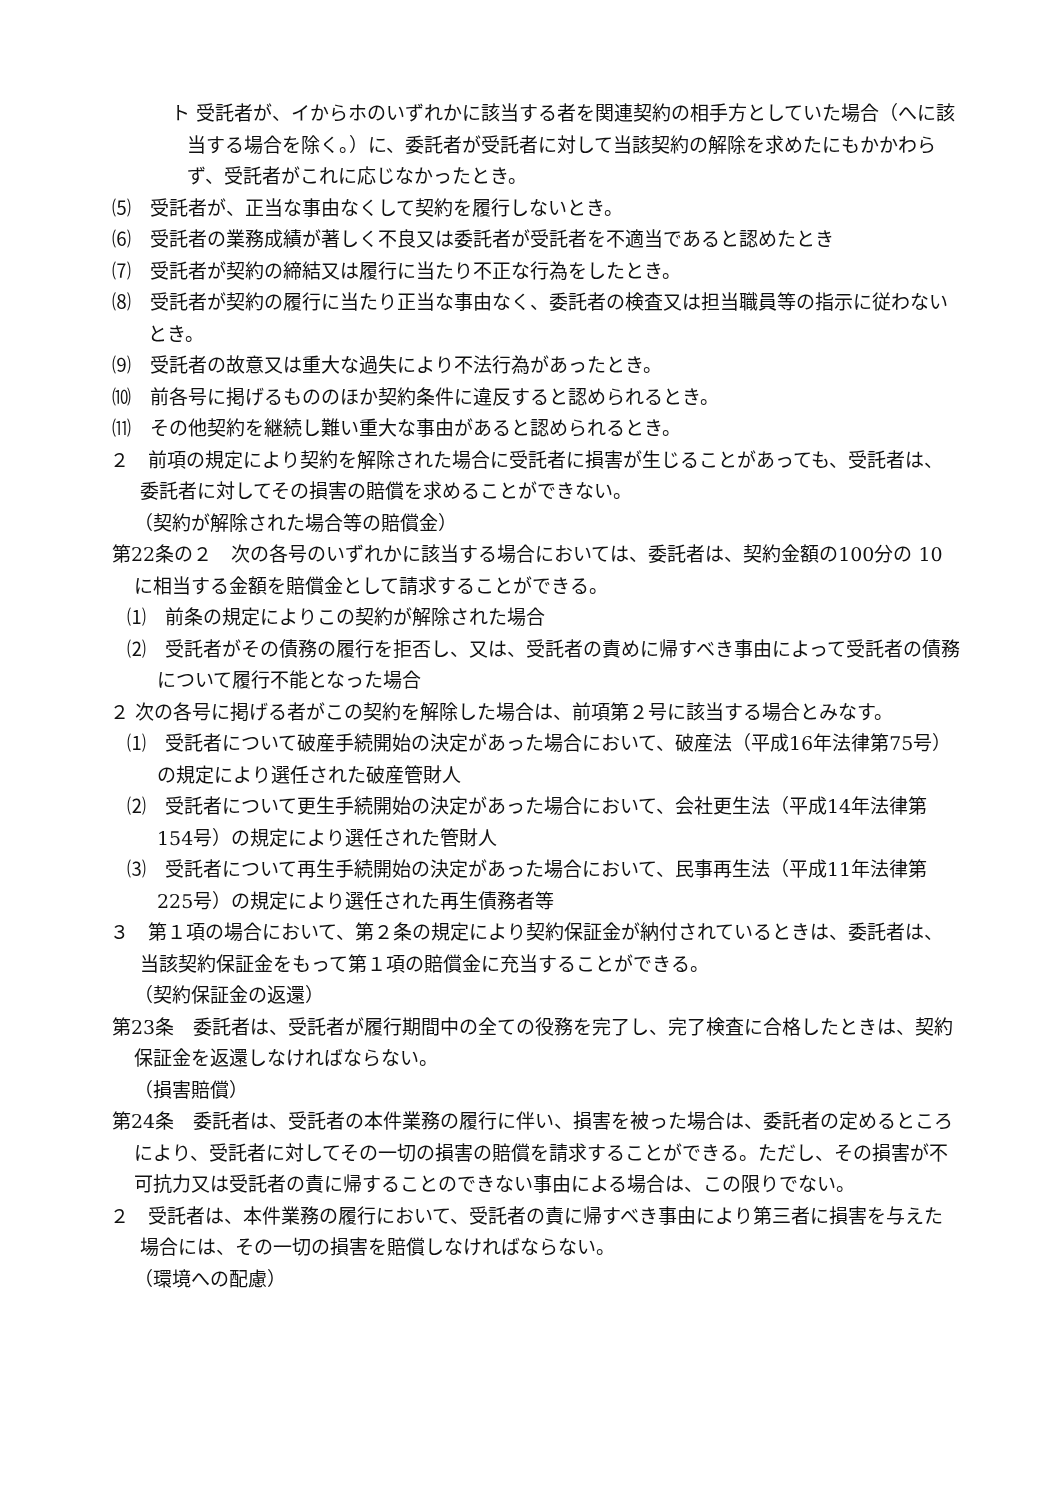ト 受託者が、イからホのいずれかに該当する者を関連契約の相手方としていた場合（へに該当する場合を除く。）に、委託者が受託者に対して当該契約の解除を求めたにもかかわらず、受託者がこれに応じなかったとき。
⑸　受託者が、正当な事由なくして契約を履行しないとき。
⑹　受託者の業務成績が著しく不良又は委託者が受託者を不適当であると認めたとき
⑺　受託者が契約の締結又は履行に当たり不正な行為をしたとき。
⑻　受託者が契約の履行に当たり正当な事由なく、委託者の検査又は担当職員等の指示に従わないとき。
⑼　受託者の故意又は重大な過失により不法行為があったとき。
⑽　前各号に掲げるもののほか契約条件に違反すると認められるとき。
⑾　その他契約を継続し難い重大な事由があると認められるとき。
２　前項の規定により契約を解除された場合に受託者に損害が生じることがあっても、受託者は、委託者に対してその損害の賠償を求めることができない。
（契約が解除された場合等の賠償金）
第22条の２　次の各号のいずれかに該当する場合においては、委託者は、契約金額の100分の 10に相当する金額を賠償金として請求することができる。
⑴　前条の規定によりこの契約が解除された場合
⑵　受託者がその債務の履行を拒否し、又は、受託者の責めに帰すべき事由によって受託者の債務について履行不能となった場合
２ 次の各号に掲げる者がこの契約を解除した場合は、前項第２号に該当する場合とみなす。
⑴　受託者について破産手続開始の決定があった場合において、破産法（平成16年法律第75号）の規定により選任された破産管財人
⑵　受託者について更生手続開始の決定があった場合において、会社更生法（平成14年法律第154号）の規定により選任された管財人
⑶　受託者について再生手続開始の決定があった場合において、民事再生法（平成11年法律第225号）の規定により選任された再生債務者等
３　第１項の場合において、第２条の規定により契約保証金が納付されているときは、委託者は、当該契約保証金をもって第１項の賠償金に充当することができる。
（契約保証金の返還）
第23条　委託者は、受託者が履行期間中の全ての役務を完了し、完了検査に合格したときは、契約保証金を返還しなければならない。
（損害賠償）
第24条　委託者は、受託者の本件業務の履行に伴い、損害を被った場合は、委託者の定めるところにより、受託者に対してその一切の損害の賠償を請求することができる。ただし、その損害が不可抗力又は受託者の責に帰することのできない事由による場合は、この限りでない。
２　受託者は、本件業務の履行において、受託者の責に帰すべき事由により第三者に損害を与えた場合には、その一切の損害を賠償しなければならない。
（環境への配慮）